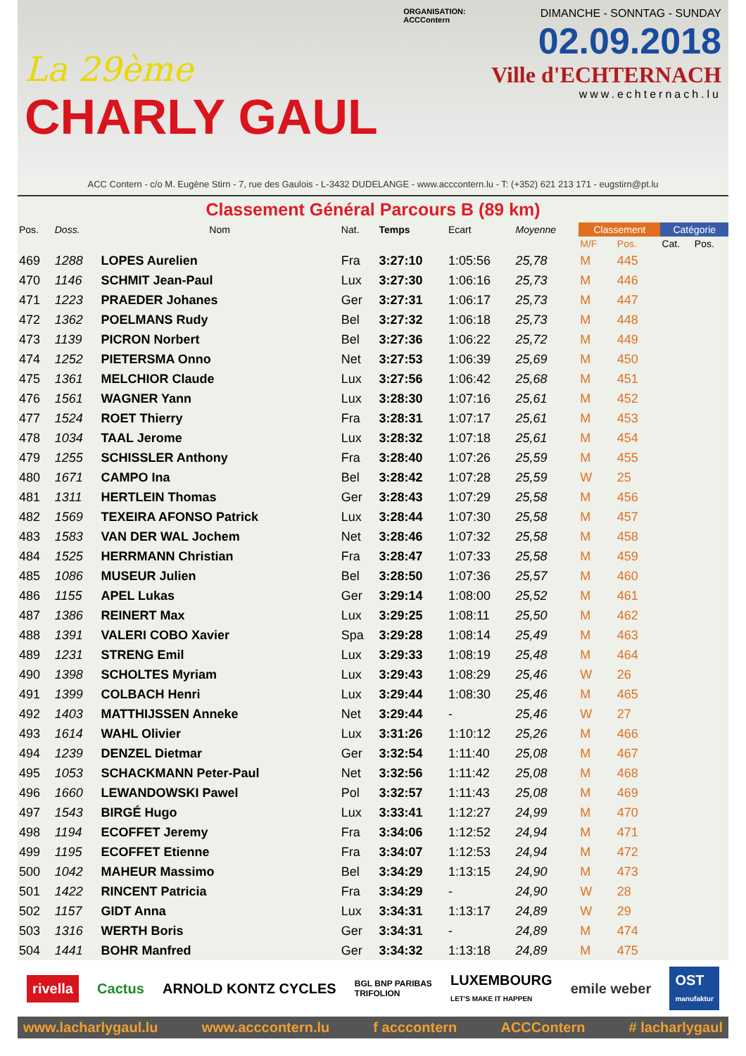La 29ème
CHARLY GAUL
ORGANISATION:
ACCContern
DIMANCHE - SONNTAG - SUNDAY
02.09.2018
Ville d'ECHTERNACH
www.echternach.lu
ACC Contern - c/o M. Eugène Stirn - 7, rue des Gaulois - L-3432 DUDELANGE - www.acccontern.lu - T: (+352) 621 213 171 - eugstirn@pt.lu
Classement Général Parcours B (89 km)
| Pos. | Doss. | Nom | Nat. | Temps | Ecart | Moyenne | Classement | | Catégorie | |
| --- | --- | --- | --- | --- | --- | --- | --- | --- | --- | --- |
| | | | | | | | M/F | Pos. | Cat. | Pos. |
| 469 | 1288 | LOPES Aurelien | Fra | 3:27:10 | 1:05:56 | 25,78 | M | 445 | | |
| 470 | 1146 | SCHMIT Jean-Paul | Lux | 3:27:30 | 1:06:16 | 25,73 | M | 446 | | |
| 471 | 1223 | PRAEDER Johanes | Ger | 3:27:31 | 1:06:17 | 25,73 | M | 447 | | |
| 472 | 1362 | POELMANS Rudy | Bel | 3:27:32 | 1:06:18 | 25,73 | M | 448 | | |
| 473 | 1139 | PICRON Norbert | Bel | 3:27:36 | 1:06:22 | 25,72 | M | 449 | | |
| 474 | 1252 | PIETERSMA Onno | Net | 3:27:53 | 1:06:39 | 25,69 | M | 450 | | |
| 475 | 1361 | MELCHIOR Claude | Lux | 3:27:56 | 1:06:42 | 25,68 | M | 451 | | |
| 476 | 1561 | WAGNER Yann | Lux | 3:28:30 | 1:07:16 | 25,61 | M | 452 | | |
| 477 | 1524 | ROET Thierry | Fra | 3:28:31 | 1:07:17 | 25,61 | M | 453 | | |
| 478 | 1034 | TAAL Jerome | Lux | 3:28:32 | 1:07:18 | 25,61 | M | 454 | | |
| 479 | 1255 | SCHISSLER Anthony | Fra | 3:28:40 | 1:07:26 | 25,59 | M | 455 | | |
| 480 | 1671 | CAMPO Ina | Bel | 3:28:42 | 1:07:28 | 25,59 | W | 25 | | |
| 481 | 1311 | HERTLEIN Thomas | Ger | 3:28:43 | 1:07:29 | 25,58 | M | 456 | | |
| 482 | 1569 | TEXEIRA AFONSO Patrick | Lux | 3:28:44 | 1:07:30 | 25,58 | M | 457 | | |
| 483 | 1583 | VAN DER WAL Jochem | Net | 3:28:46 | 1:07:32 | 25,58 | M | 458 | | |
| 484 | 1525 | HERRMANN Christian | Fra | 3:28:47 | 1:07:33 | 25,58 | M | 459 | | |
| 485 | 1086 | MUSEUR Julien | Bel | 3:28:50 | 1:07:36 | 25,57 | M | 460 | | |
| 486 | 1155 | APEL Lukas | Ger | 3:29:14 | 1:08:00 | 25,52 | M | 461 | | |
| 487 | 1386 | REINERT Max | Lux | 3:29:25 | 1:08:11 | 25,50 | M | 462 | | |
| 488 | 1391 | VALERI COBO Xavier | Spa | 3:29:28 | 1:08:14 | 25,49 | M | 463 | | |
| 489 | 1231 | STRENG Emil | Lux | 3:29:33 | 1:08:19 | 25,48 | M | 464 | | |
| 490 | 1398 | SCHOLTES Myriam | Lux | 3:29:43 | 1:08:29 | 25,46 | W | 26 | | |
| 491 | 1399 | COLBACH Henri | Lux | 3:29:44 | 1:08:30 | 25,46 | M | 465 | | |
| 492 | 1403 | MATTHIJSSEN Anneke | Net | 3:29:44 | - | 25,46 | W | 27 | | |
| 493 | 1614 | WAHL Olivier | Lux | 3:31:26 | 1:10:12 | 25,26 | M | 466 | | |
| 494 | 1239 | DENZEL Dietmar | Ger | 3:32:54 | 1:11:40 | 25,08 | M | 467 | | |
| 495 | 1053 | SCHACKMANN Peter-Paul | Net | 3:32:56 | 1:11:42 | 25,08 | M | 468 | | |
| 496 | 1660 | LEWANDOWSKI Pawel | Pol | 3:32:57 | 1:11:43 | 25,08 | M | 469 | | |
| 497 | 1543 | BIRGÉ Hugo | Lux | 3:33:41 | 1:12:27 | 24,99 | M | 470 | | |
| 498 | 1194 | ECOFFET Jeremy | Fra | 3:34:06 | 1:12:52 | 24,94 | M | 471 | | |
| 499 | 1195 | ECOFFET Etienne | Fra | 3:34:07 | 1:12:53 | 24,94 | M | 472 | | |
| 500 | 1042 | MAHEUR Massimo | Bel | 3:34:29 | 1:13:15 | 24,90 | M | 473 | | |
| 501 | 1422 | RINCENT Patricia | Fra | 3:34:29 | - | 24,90 | W | 28 | | |
| 502 | 1157 | GIDT Anna | Lux | 3:34:31 | 1:13:17 | 24,89 | W | 29 | | |
| 503 | 1316 | WERTH Boris | Ger | 3:34:31 | - | 24,89 | M | 474 | | |
| 504 | 1441 | BOHR Manfred | Ger | 3:34:32 | 1:13:18 | 24,89 | M | 475 | | |
rivella Cactus ARNOLD KONTZ CYCLES BGL BNP PARIBAS
TRIFOLION LUXEMBOURG
LET'S MAKE IT HAPPEN emile weber OST
manufaktur
www.lacharlygaul.lu www.acccontern.lu f acccontern ACCContern # lacharlygaul